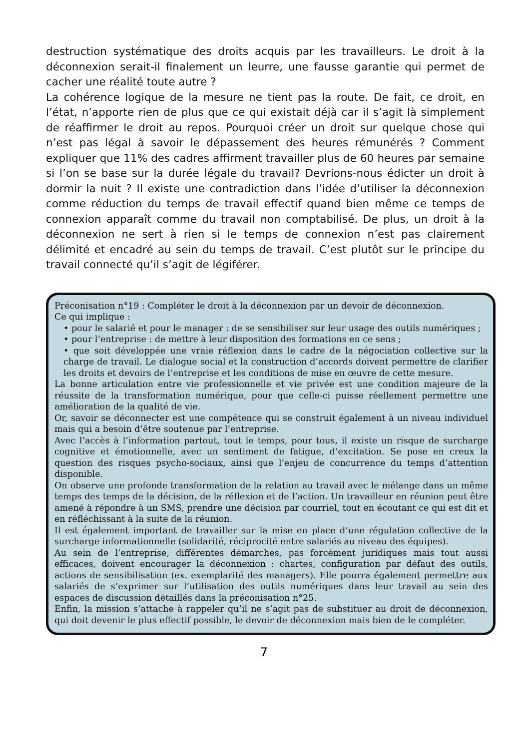destruction systématique des droits acquis par les travailleurs. Le droit à la déconnexion serait-il finalement un leurre, une fausse garantie qui permet de cacher une réalité toute autre ?
La cohérence logique de la mesure ne tient pas la route. De fait, ce droit, en l’état, n’apporte rien de plus que ce qui existait déjà car il s’agit là simplement de réaffirmer le droit au repos. Pourquoi créer un droit sur quelque chose qui n’est pas légal à savoir le dépassement des heures rémunérés ? Comment expliquer que 11% des cadres affirment travailler plus de 60 heures par semaine si l’on se base sur la durée légale du travail? Devrions-nous édicter un droit à dormir la nuit ? Il existe une contradiction dans l’idée d’utiliser la déconnexion comme réduction du temps de travail effectif quand bien même ce temps de connexion apparaît comme du travail non comptabilisé. De plus, un droit à la déconnexion ne sert à rien si le temps de connexion n’est pas clairement délimité et encadré au sein du temps de travail. C’est plutôt sur le principe du travail connecté qu’il s’agit de légiférer.
Préconisation n°19 : Compléter le droit à la déconnexion par un devoir de déconnexion.
Ce qui implique :
• pour le salarié et pour le manager : de se sensibiliser sur leur usage des outils numériques ;
• pour l’entreprise : de mettre à leur disposition des formations en ce sens ;
• que soit développée une vraie réflexion dans le cadre de la négociation collective sur la charge de travail. Le dialogue social et la construction d’accords doivent permettre de clarifier les droits et devoirs de l’entreprise et les conditions de mise en œuvre de cette mesure.
La bonne articulation entre vie professionnelle et vie privée est une condition majeure de la réussite de la transformation numérique, pour que celle-ci puisse réellement permettre une amélioration de la qualité de vie.
Or, savoir se déconnecter est une compétence qui se construit également à un niveau individuel mais qui a besoin d’être soutenue par l’entreprise.
Avec l’accès à l’information partout, tout le temps, pour tous, il existe un risque de surcharge cognitive et émotionnelle, avec un sentiment de fatigue, d’excitation. Se pose en creux la question des risques psycho-sociaux, ainsi que l’enjeu de concurrence du temps d’attention disponible.
On observe une profonde transformation de la relation au travail avec le mélange dans un même temps des temps de la décision, de la réflexion et de l’action. Un travailleur en réunion peut être amené à répondre à un SMS, prendre une décision par courriel, tout en écoutant ce qui est dit et en réfléchissant à la suite de la réunion.
Il est également important de travailler sur la mise en place d’une régulation collective de la surcharge informationnelle (solidarité, réciprocité entre salariés au niveau des équipes).
Au sein de l’entreprise, différentes démarches, pas forcément juridiques mais tout aussi efficaces, doivent encourager la déconnexion : chartes, configuration par défaut des outils, actions de sensibilisation (ex. exemplarité des managers). Elle pourra également permettre aux salariés de s’exprimer sur l’utilisation des outils numériques dans leur travail au sein des espaces de discussion détaillés dans la préconisation n°25.
Enfin, la mission s’attache à rappeler qu’il ne s’agit pas de substituer au droit de déconnexion, qui doit devenir le plus effectif possible, le devoir de déconnexion mais bien de le compléter.
7